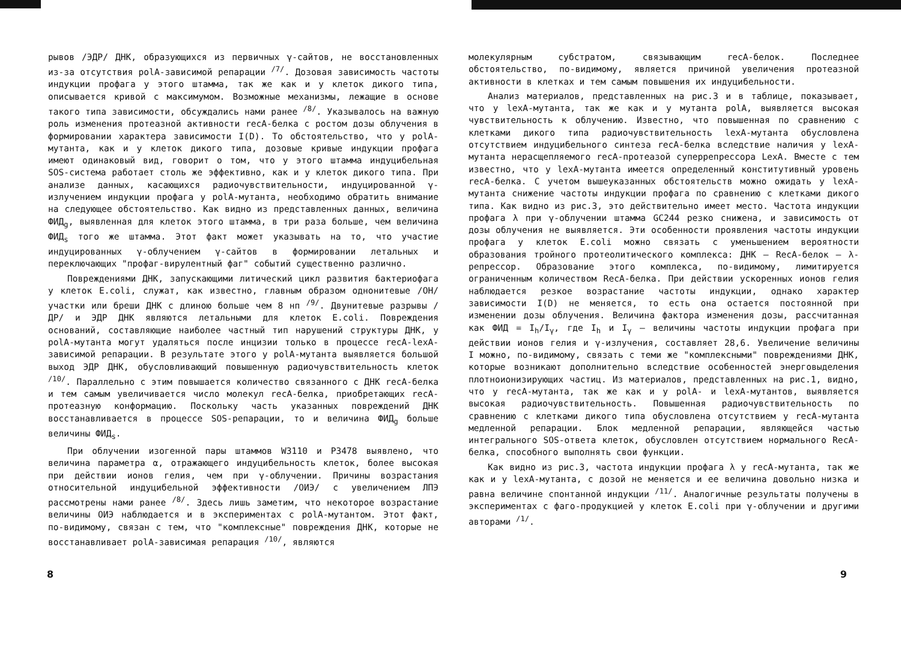рывов /ЭДР/ ДНК, образующихся из первичных γ-сайтов, не восстановленных из-за отсутствия polA-зависимой репарации <sup>/7/</sup>. Дозовая зависимость частоты индукции профага у этого штамма, так же как и у клеток дикого типа, описывается кривой с максимумом. Возможные механизмы, лежащие в основе такого типа зависимости, обсуждались нами ранее <sup>/8/</sup>. Указывалось на важную роль изменения протеазной активности recA-белка с ростом дозы облучения в формировании характера зависимости I(D). То обстоятельство, что у polA-мутанта, как и у клеток дикого типа, дозовые кривые индукции профага имеют одинаковый вид, говорит о том, что у этого штамма индуцибельная SOS-система работает столь же эффективно, как и у клеток дикого типа. При анализе данных, касающихся радиочувствительности, индуцированной γ-излучением индукции профага у polA-мутанта, необходимо обратить внимание на следующее обстоятельство. Как видно из представленных данных, величина ФИД<sub>g</sub>, выявленная для клеток этого штамма, в три раза больше, чем величина ФИД<sub>s</sub> того же штамма. Этот факт может указывать на то, что участие индуцированных γ-облучением γ-сайтов в формировании летальных и переключающих "профаг-вирулентный фаг" событий существенно различно.
Повреждениями ДНК, запускающими литический цикл развития бактериофага у клеток E.coli, служат, как известно, главным образом однонитевые /ОН/ участки или бреши ДНК с длиною больше чем 8 нп <sup>/9/</sup>. Двунитевые разрывы /ДР/ и ЭДР ДНК являются летальными для клеток E.coli. Повреждения оснований, составляющие наиболее частный тип нарушений структуры ДНК, у polA-мутанта могут удаляться после инцизии только в процессе recA-lexA-зависимой репарации. В результате этого у polA-мутанта выявляется большой выход ЭДР ДНК, обусловливающий повышенную радиочувствительность клеток <sup>/10/</sup>. Параллельно с этим повышается количество связанного с ДНК recA-белка и тем самым увеличивается число молекул recA-белка, приобретающих recA-протеазную конформацию. Поскольку часть указанных повреждений ДНК восстанавливается в процессе SOS-репарации, то и величина ФИД<sub>g</sub> больше величины ФИД<sub>s</sub>.
При облучении изогенной пары штаммов W3110 и P3478 выявлено, что величина параметра α, отражающего индуцибельность клеток, более высокая при действии ионов гелия, чем при γ-облучении. Причины возрастания относительной индуцибельной эффективности /ОИЭ/ с увеличением ЛПЭ рассмотрены нами ранее <sup>/8/</sup>. Здесь лишь заметим, что некоторое возрастание величины ОИЭ наблюдается и в экспериментах с polA-мутантом. Этот факт, по-видимому, связан с тем, что "комплексные" повреждения ДНК, которые не восстанавливает polA-зависимая репарация <sup>/10/</sup>, являются
молекулярным субстратом, связывающим recA-белок. Последнее обстоятельство, по-видимому, является причиной увеличения протеазной активности в клетках и тем самым повышения их индуцибельности.
Анализ материалов, представленных на рис.3 и в таблице, показывает, что у lexA-мутанта, так же как и у мутанта polA, выявляется высокая чувствительность к облучению. Известно, что повышенная по сравнению с клетками дикого типа радиочувствительность lexA-мутанта обусловлена отсутствием индуцибельного синтеза recA-белка вследствие наличия у lexA-мутанта нерасщепляемого recA-протеазой суперрепрессора LexA. Вместе с тем известно, что у lexA-мутанта имеется определенный конститутивный уровень recA-белка. С учетом вышеуказанных обстоятельств можно ожидать у lexA-мутанта снижение частоты индукции профага по сравнению с клетками дикого типа. Как видно из рис.3, это действительно имеет место. Частота индукции профага λ при γ-облучении штамма GC244 резко снижена, и зависимость от дозы облучения не выявляется. Эти особенности проявления частоты индукции профага у клеток E.coli можно связать с уменьшением вероятности образования тройного протеолитического комплекса: ДНК – RecA-белок – λ-репрессор. Образование этого комплекса, по-видимому, лимитируется ограниченным количеством RecA-белка. При действии ускоренных ионов гелия наблюдается резкое возрастание частоты индукции, однако характер зависимости I(D) не меняется, то есть она остается постоянной при изменении дозы облучения. Величина фактора изменения дозы, рассчитанная как ФИД = I<sub>h</sub>/I<sub>γ</sub>, где I<sub>h</sub> и I<sub>γ</sub> – величины частоты индукции профага при действии ионов гелия и γ-излучения, составляет 28,6. Увеличение величины I можно, по-видимому, связать с теми же "комплексными" повреждениями ДНК, которые возникают дополнительно вследствие особенностей энерговыделения плотноионизирующих частиц. Из материалов, представленных на рис.1, видно, что у recA-мутанта, так же как и у polA- и lexA-мутантов, выявляется высокая радиочувствительность. Повышенная радиочувствительность по сравнению с клетками дикого типа обусловлена отсутствием у recA-мутанта медленной репарации. Блок медленной репарации, являющейся частью интегрального SOS-ответа клеток, обусловлен отсутствием нормального RecA-белка, способного выполнять свои функции.
Как видно из рис.3, частота индукции профага λ у recA-мутанта, так же как и у lexA-мутанта, с дозой не меняется и ее величина довольно низка и равна величине спонтанной индукции <sup>/11/</sup>. Аналогичные результаты получены в экспериментах с фаго-продукцией у клеток E.coli при γ-облучении и другими авторами <sup>/1/</sup>.
8 9